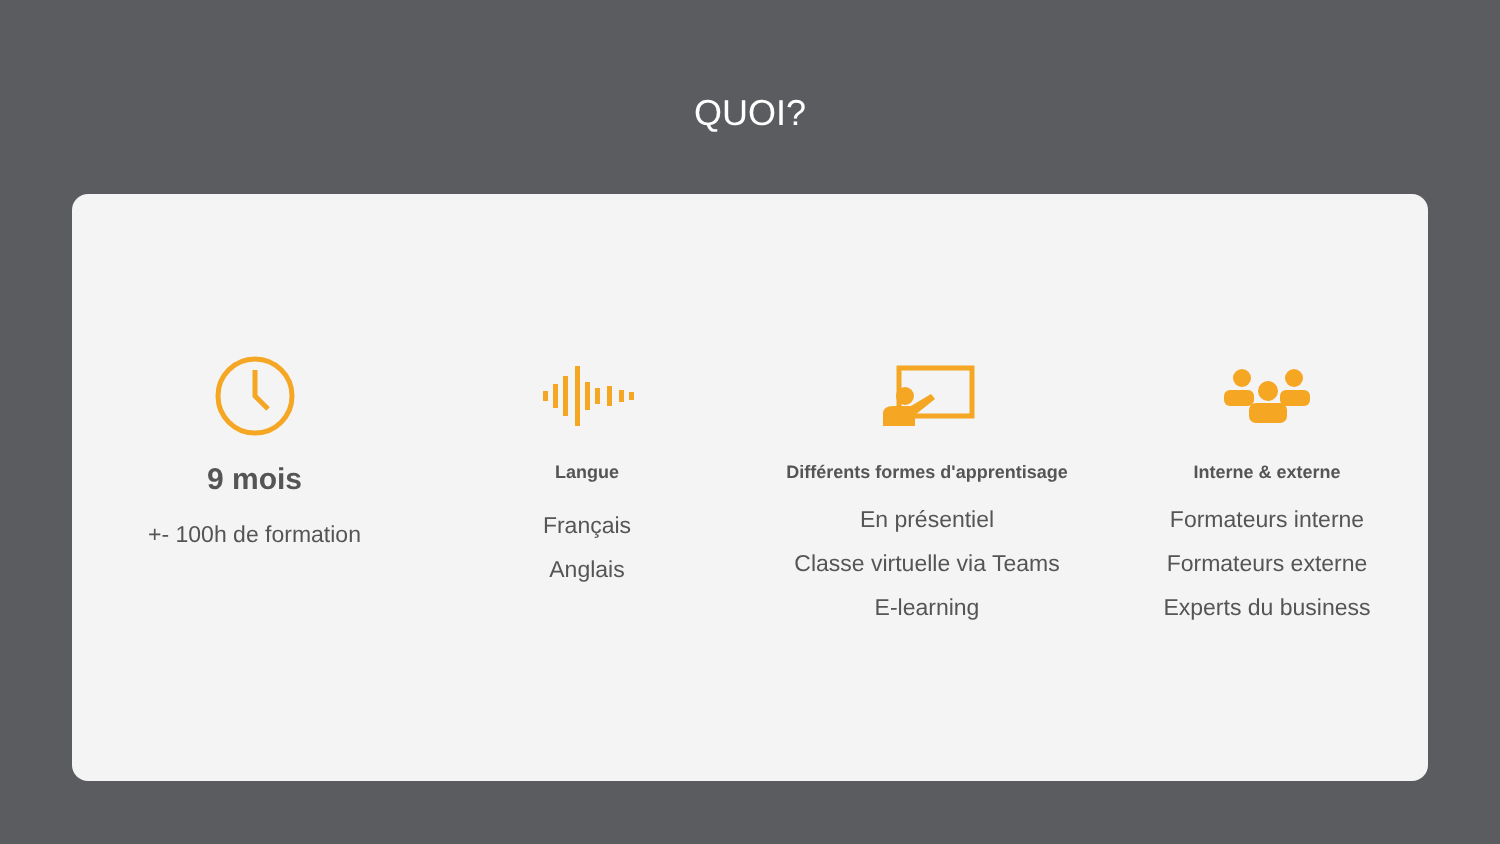QUOI?
9 mois
+- 100h de formation
Langue
Français
Anglais
Différents formes d'apprentisage
En présentiel
Classe virtuelle via Teams
E-learning
Interne & externe
Formateurs interne
Formateurs externe
Experts du business